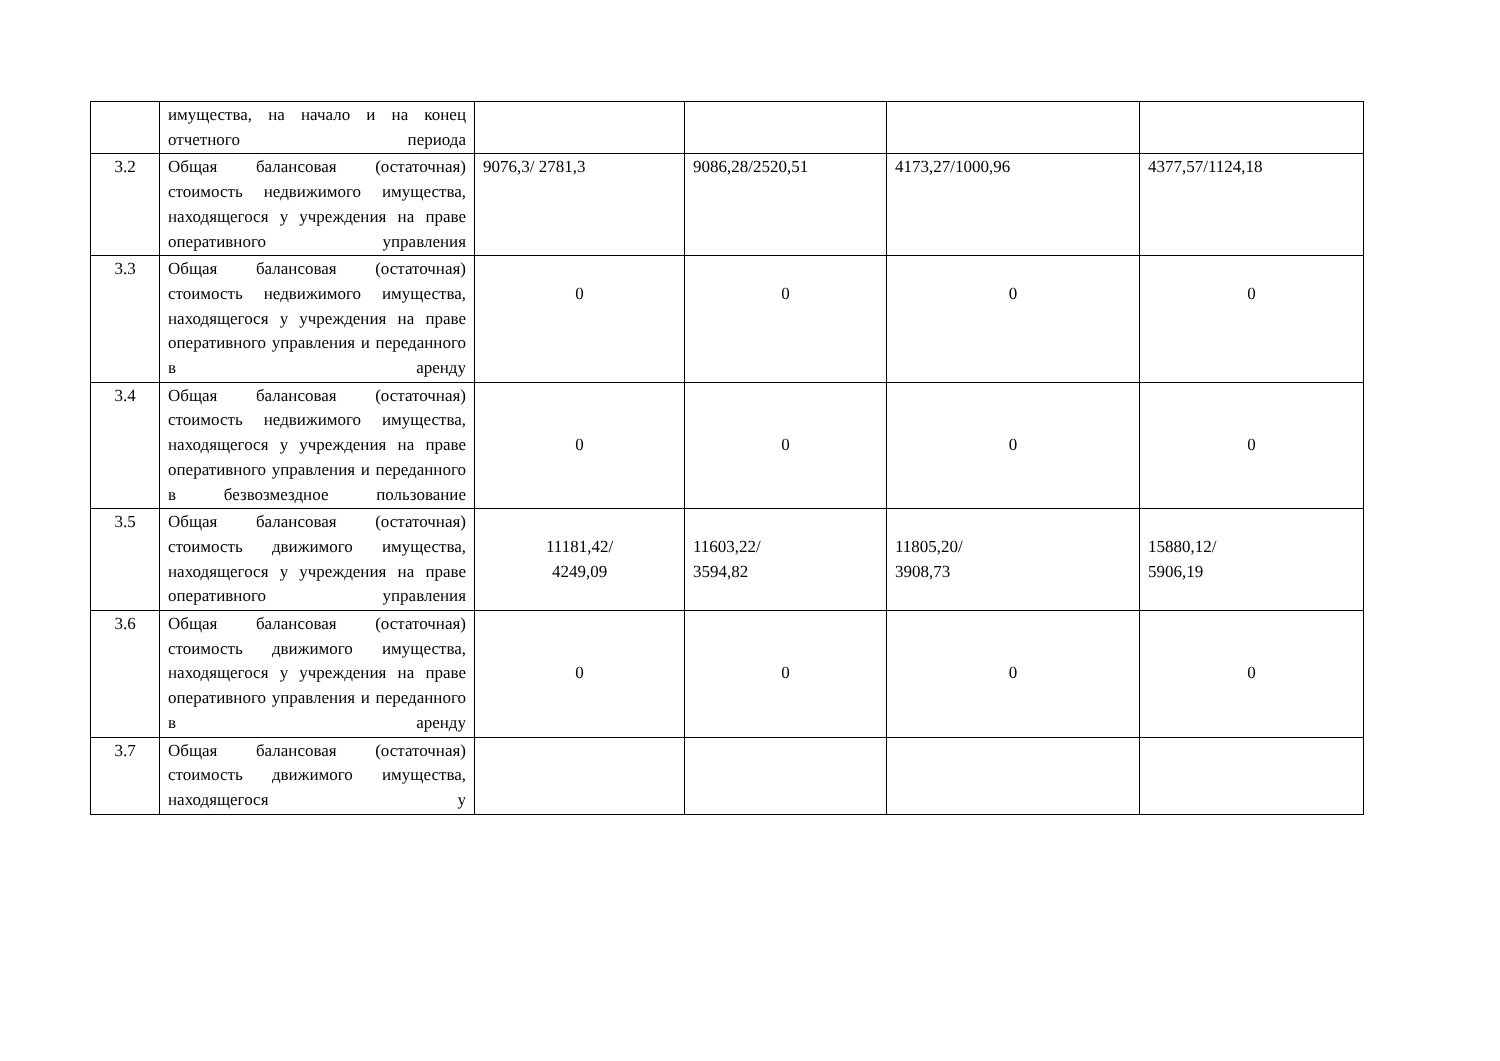| | имущества, на начало и на конец отчетного периода | | | | |
| 3.2 | Общая балансовая (остаточная) стоимость недвижимого имущества, находящегося у учреждения на праве оперативного управления | 9076,3/ 2781,3 | 9086,28/2520,51 | 4173,27/1000,96 | 4377,57/1124,18 |
| 3.3 | Общая балансовая (остаточная) стоимость недвижимого имущества, находящегося у учреждения на праве оперативного управления и переданного в аренду | 0 | 0 | 0 | 0 |
| 3.4 | Общая балансовая (остаточная) стоимость недвижимого имущества, находящегося у учреждения на праве оперативного управления и переданного в безвозмездное пользование | 0 | 0 | 0 | 0 |
| 3.5 | Общая балансовая (остаточная) стоимость движимого имущества, находящегося у учреждения на праве оперативного управления | 11181,42/ 4249,09 | 11603,22/ 3594,82 | 11805,20/ 3908,73 | 15880,12/ 5906,19 |
| 3.6 | Общая балансовая (остаточная) стоимость движимого имущества, находящегося у учреждения на праве оперативного управления и переданного в аренду | 0 | 0 | 0 | 0 |
| 3.7 | Общая балансовая (остаточная) стоимость движимого имущества, находящегося у | | | | |